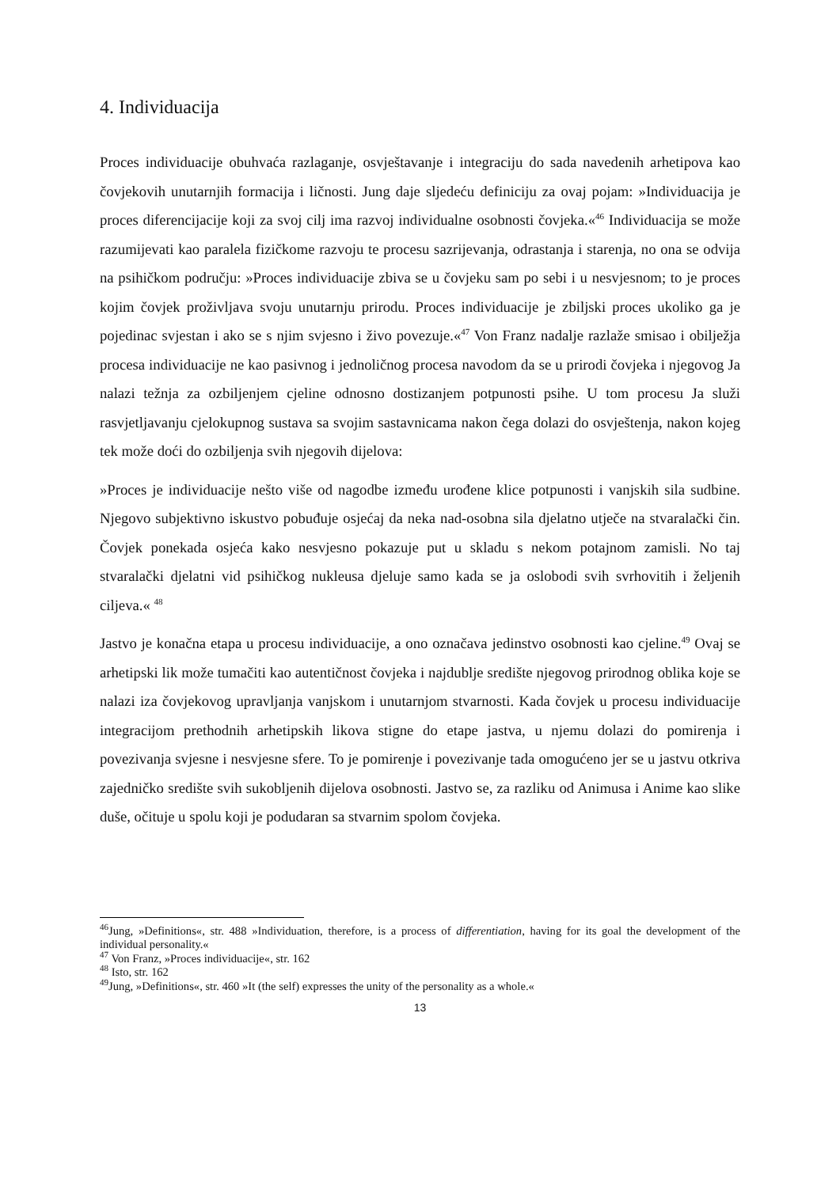4. Individuacija
Proces individuacije obuhvaća razlaganje, osvještavanje i integraciju do sada navedenih arhetipova kao čovjekovih unutarnjih formacija i ličnosti. Jung daje sljedeću definiciju za ovaj pojam: »Individuacija je proces diferencijacije koji za svoj cilj ima razvoj individualne osobnosti čovjeka.«<sup>46</sup> Individuacija se može razumijevati kao paralela fizičkome razvoju te procesu sazrijevanja, odrastanja i starenja, no ona se odvija na psihičkom području: »Proces individuacije zbiva se u čovjeku sam po sebi i u nesvjesnom; to je proces kojim čovjek proživljava svoju unutarnju prirodu. Proces individuacije je zbiljski proces ukoliko ga je pojedinac svjestan i ako se s njim svjesno i živo povezuje.«<sup>47</sup> Von Franz nadalje razlaže smisao i obilježja procesa individuacije ne kao pasivnog i jednoličnog procesa navodom da se u prirodi čovjeka i njegovog Ja nalazi težnja za ozbiljenjem cjeline odnosno dostizanjem potpunosti psihe. U tom procesu Ja služi rasvjetljavanju cjelokupnog sustava sa svojim sastavnicama nakon čega dolazi do osvještenja, nakon kojeg tek može doći do ozbiljenja svih njegovih dijelova:
»Proces je individuacije nešto više od nagodbe između urođene klice potpunosti i vanjskih sila sudbine. Njegovo subjektivno iskustvo pobuđuje osjećaj da neka nad-osobna sila djelatno utječe na stvaralački čin. Čovjek ponekada osjeća kako nesvjesno pokazuje put u skladu s nekom potajnom zamisli. No taj stvaralački djelatni vid psihičkog nukleusa djeluje samo kada se ja oslobodi svih svrhovitih i željenih ciljeva.« <sup>48</sup>
Jastvo je konačna etapa u procesu individuacije, a ono označava jedinstvo osobnosti kao cjeline.<sup>49</sup> Ovaj se arhetipski lik može tumačiti kao autentičnost čovjeka i najdublje središte njegovog prirodnog oblika koje se nalazi iza čovjekovog upravljanja vanjskom i unutarnjom stvarnosti. Kada čovjek u procesu individuacije integracijom prethodnih arhetipskih likova stigne do etape jastva, u njemu dolazi do pomirenja i povezivanja svjesne i nesvjesne sfere. To je pomirenje i povezivanje tada omogućeno jer se u jastvu otkriva zajedničko središte svih sukobljenih dijelova osobnosti. Jastvo se, za razliku od Animusa i Anime kao slike duše, očituje u spolu koji je podudaran sa stvarnim spolom čovjeka.
<sup>46</sup> Jung, »Definitions«, str. 488 »Individuation, therefore, is a process of differentiation, having for its goal the development of the individual personality.«
<sup>47</sup> Von Franz, »Proces individuacije«, str. 162
<sup>48</sup> Isto, str. 162
<sup>49</sup> Jung, »Definitions«, str. 460 »It (the self) expresses the unity of the personality as a whole.«
13